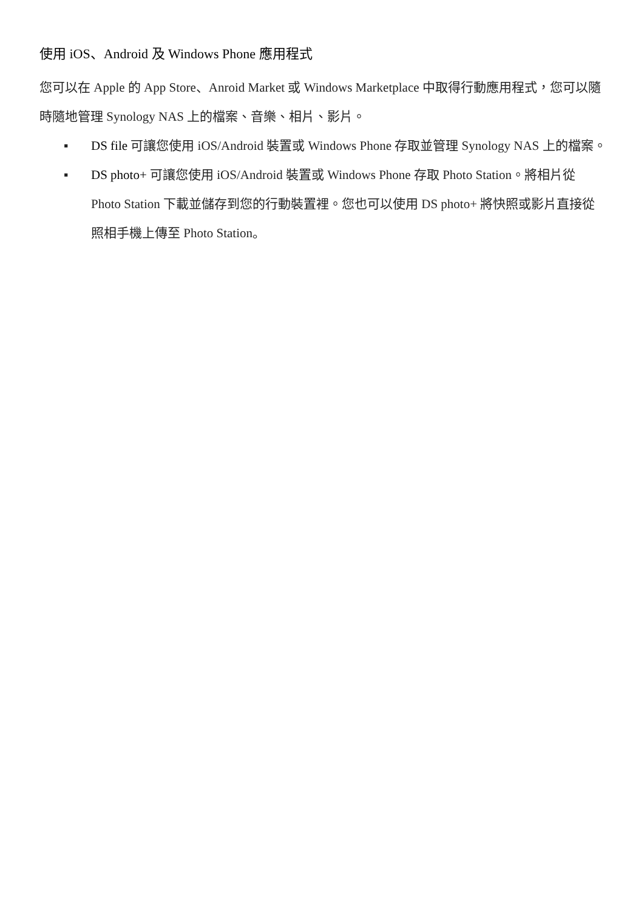使用 iOS、Android 及 Windows Phone 應用程式
您可以在 Apple 的 App Store、Anroid Market 或 Windows Marketplace 中取得行動應用程式，您可以隨時隨地管理 Synology NAS 上的檔案、音樂、相片、影片。
▪ DS file 可讓您使用 iOS/Android 裝置或 Windows Phone 存取並管理 Synology NAS 上的檔案。
▪ DS photo+ 可讓您使用 iOS/Android 裝置或 Windows Phone 存取 Photo Station。將相片從 Photo Station 下載並儲存到您的行動裝置裡。您也可以使用 DS photo+ 將快照或影片直接從照相手機上傳至 Photo Station。